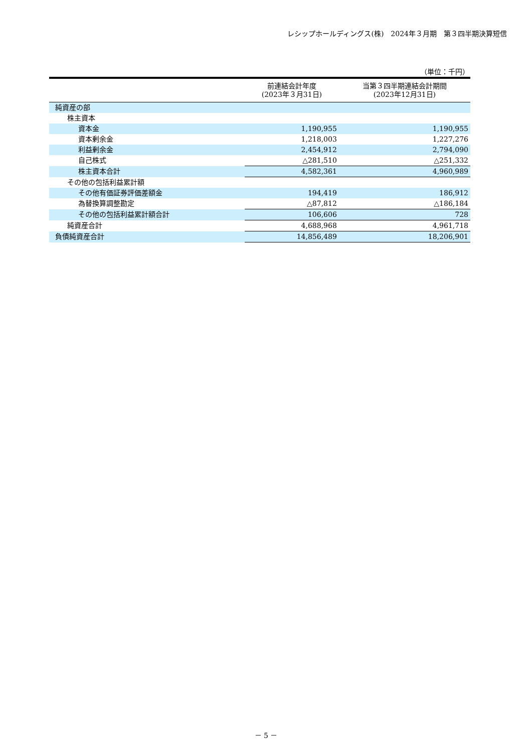レシップホールディングス(株)　2024年３月期　第３四半期決算短信
（単位：千円）
| | 前連結会計年度 (2023年３月31日) | 当第３四半期連結会計期間 (2023年12月31日) |
| --- | --- | --- |
| 純資産の部 | | |
| 株主資本 | | |
| 資本金 | 1,190,955 | 1,190,955 |
| 資本剰余金 | 1,218,003 | 1,227,276 |
| 利益剰余金 | 2,454,912 | 2,794,090 |
| 自己株式 | △281,510 | △251,332 |
| 株主資本合計 | 4,582,361 | 4,960,989 |
| その他の包括利益累計額 | | |
| その他有価証券評価差額金 | 194,419 | 186,912 |
| 為替換算調整勘定 | △87,812 | △186,184 |
| その他の包括利益累計額合計 | 106,606 | 728 |
| 純資産合計 | 4,688,968 | 4,961,718 |
| 負債純資産合計 | 14,856,489 | 18,206,901 |
－ 5 －